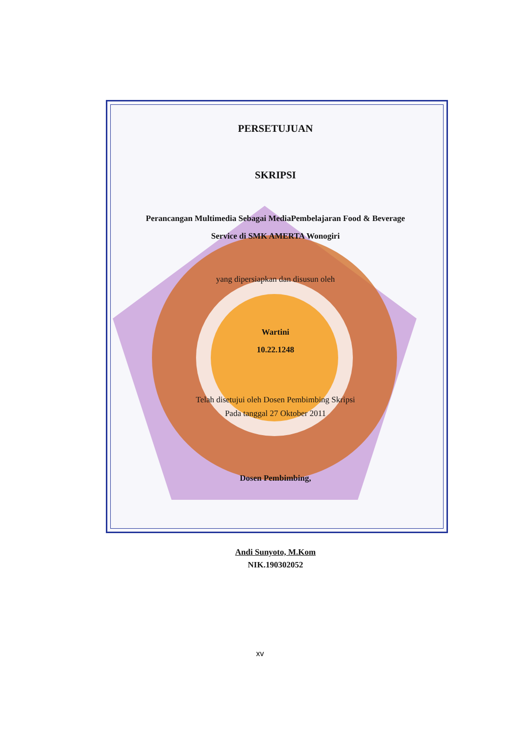PERSETUJUAN
SKRIPSI
Perancangan Multimedia Sebagai MediaPembelajaran Food & Beverage
Service di SMK AMERTA Wonogiri
yang dipersiapkan dan disusun oleh
Wartini
10.22.1248
Telah disetujui oleh Dosen Pembimbing Skripsi
Pada tanggal 27 Oktober 2011
Dosen Pembimbing,
Andi Sunyoto, M.Kom
NIK.190302052
xv